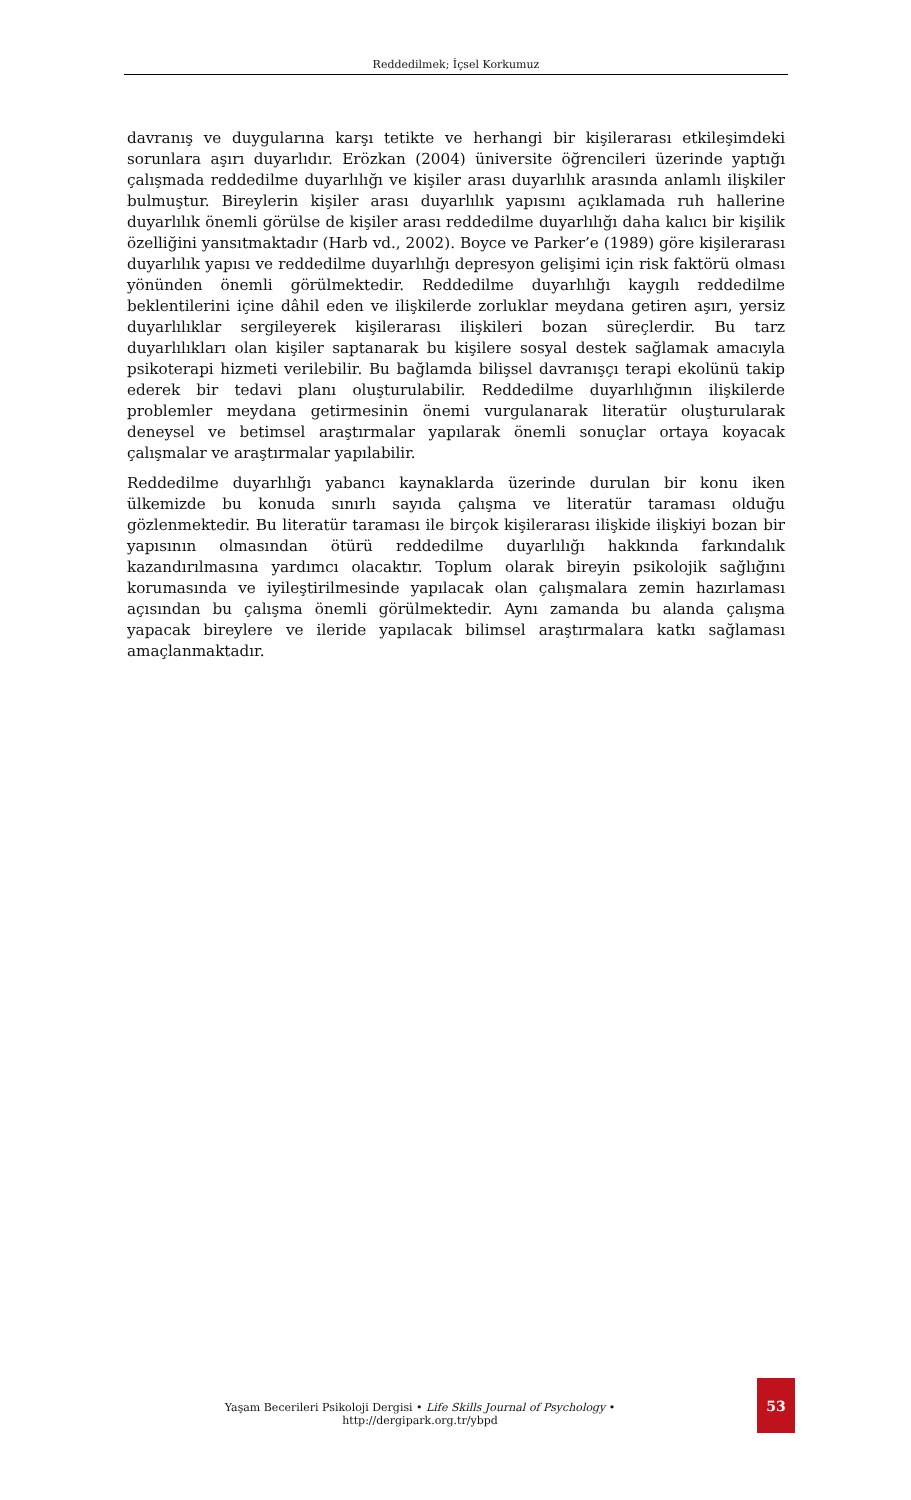Reddedilmek; İçsel Korkumuz
davranış ve duygularına karşı tetikte ve herhangi bir kişilerarası etkileşimdeki sorunlara aşırı duyarlıdır. Erözkan (2004) üniversite öğrencileri üzerinde yaptığı çalışmada reddedilme duyarlılığı ve kişiler arası duyarlılık arasında anlamlı ilişkiler bulmuştur. Bireylerin kişiler arası duyarlılık yapısını açıklamada ruh hallerine duyarlılık önemli görülse de kişiler arası reddedilme duyarlılığı daha kalıcı bir kişilik özelliğini yansıtmaktadır (Harb vd., 2002). Boyce ve Parker’e (1989) göre kişilerarası duyarlılık yapısı ve reddedilme duyarlılığı depresyon gelişimi için risk faktörü olması yönünden önemli görülmektedir. Reddedilme duyarlılığı kaygılı reddedilme beklentilerini içine dâhil eden ve ilişkilerde zorluklar meydana getiren aşırı, yersiz duyarlılıklar sergileyerek kişilerarası ilişkileri bozan süreçlerdir. Bu tarz duyarlılıkları olan kişiler saptanarak bu kişilere sosyal destek sağlamak amacıyla psikoterapi hizmeti verilebilir. Bu bağlamda bilişsel davranışçı terapi ekolünü takip ederek bir tedavi planı oluşturulabilir. Reddedilme duyarlılığının ilişkilerde problemler meydana getirmesinin önemi vurgulanarak literatür oluşturularak deneysel ve betimsel araştırmalar yapılarak önemli sonuçlar ortaya koyacak çalışmalar ve araştırmalar yapılabilir.
Reddedilme duyarlılığı yabancı kaynaklarda üzerinde durulan bir konu iken ülkemizde bu konuda sınırlı sayıda çalışma ve literatür taraması olduğu gözlenmektedir. Bu literatür taraması ile birçok kişilerarası ilişkide ilişkiyi bozan bir yapısının olmasından ötürü reddedilme duyarlılığı hakkında farkındalık kazandırılmasına yardımcı olacaktır. Toplum olarak bireyin psikolojik sağlığını korumasında ve iyileştirilmesinde yapılacak olan çalışmalara zemin hazırlaması açısından bu çalışma önemli görülmektedir. Aynı zamanda bu alanda çalışma yapacak bireylere ve ileride yapılacak bilimsel araştırmalara katkı sağlaması amaçlanmaktadır.
Yaşam Becerileri Psikoloji Dergisi • Life Skills Journal of Psychology • http://dergipark.org.tr/ybpd
53